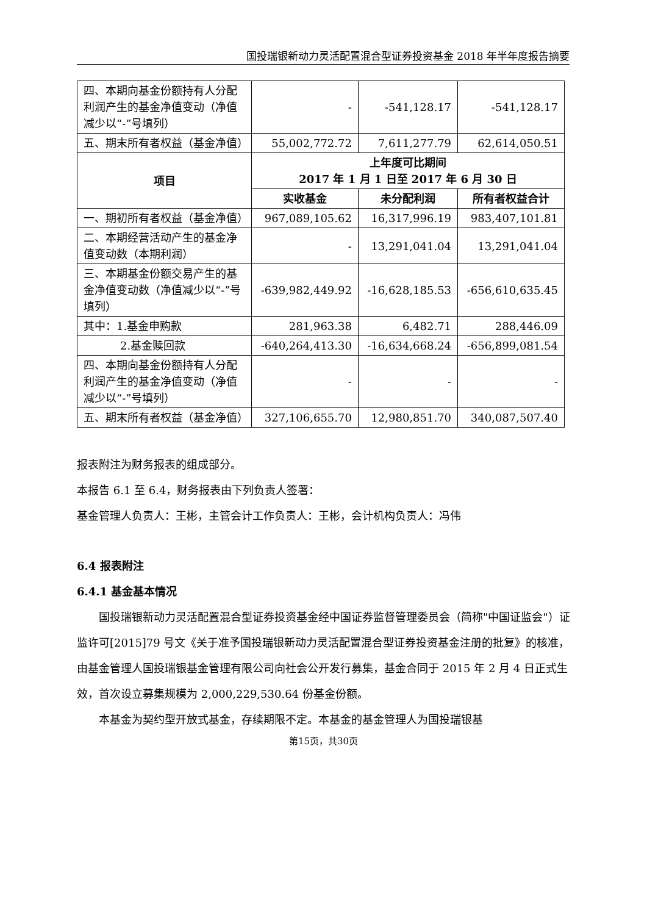国投瑞银新动力灵活配置混合型证券投资基金 2018 年半年度报告摘要
| 四、本期向基金份额持有人分配利润产生的基金净值变动（净值减少以“-”号填列） | - | -541,128.17 | -541,128.17 |
| 五、期末所有者权益（基金净值） | 55,002,772.72 | 7,611,277.79 | 62,614,050.51 |
| 项目 | 上年度可比期间 2017 年 1 月 1 日至 2017 年 6 月 30 日 | | |
| | 实收基金 | 未分配利润 | 所有者权益合计 |
| 一、期初所有者权益（基金净值） | 967,089,105.62 | 16,317,996.19 | 983,407,101.81 |
| 二、本期经营活动产生的基金净值变动数（本期利润） | - | 13,291,041.04 | 13,291,041.04 |
| 三、本期基金份额交易产生的基金净值变动数（净值减少以“-”号填列） | -639,982,449.92 | -16,628,185.53 | -656,610,635.45 |
| 其中：1.基金申购款 | 281,963.38 | 6,482.71 | 288,446.09 |
| 2.基金赎回款 | -640,264,413.30 | -16,634,668.24 | -656,899,081.54 |
| 四、本期向基金份额持有人分配利润产生的基金净值变动（净值减少以“-”号填列） | - | - | - |
| 五、期末所有者权益（基金净值） | 327,106,655.70 | 12,980,851.70 | 340,087,507.40 |
报表附注为财务报表的组成部分。
本报告 6.1 至 6.4，财务报表由下列负责人签署：
基金管理人负责人：王彬，主管会计工作负责人：王彬，会计机构负责人：冯伟
6.4 报表附注
6.4.1 基金基本情况
国投瑞银新动力灵活配置混合型证券投资基金经中国证券监督管理委员会（简称"中国证监会"）证监许可[2015]79 号文《关于准予国投瑞银新动力灵活配置混合型证券投资基金注册的批复》的核准，由基金管理人国投瑞银基金管理有限公司向社会公开发行募集，基金合同于 2015 年 2 月 4 日正式生效，首次设立募集规模为 2,000,229,530.64 份基金份额。
本基金为契约型开放式基金，存续期限不定。本基金的基金管理人为国投瑞银基
第15页，共30页